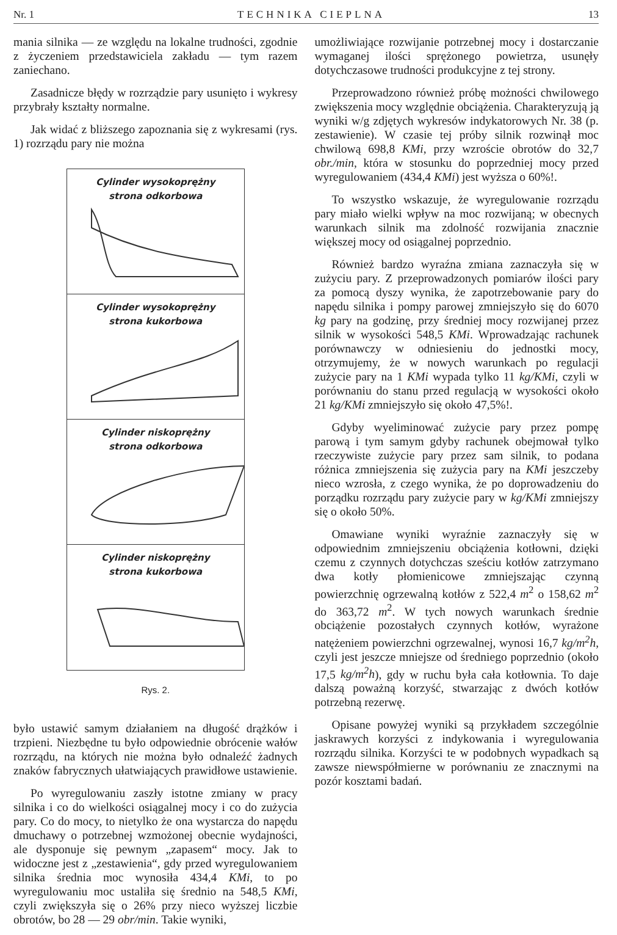Nr. 1 TECHNIKA CIEPLNA 13
mania silnika — ze względu na lokalne trudności, zgodnie z życzeniem przedstawiciela zakładu — tym razem zaniechano.
Zasadnicze błędy w rozrządzie pary usunięto i wykresy przybrały kształty normalne.
Jak widać z bliższego zapoznania się z wykresami (rys. 1) rozrządu pary nie można
Cylinder wysokoprężny
strona odkorbowa
Cylinder wysokoprężny
strona kukorbowa
Cylinder niskoprężny
strona odkorbowa
Cylinder niskoprężny
strona kukorbowa
Rys. 2.
było ustawić samym działaniem na długość drążków i trzpieni. Niezbędne tu było odpowiednie obrócenie wałów rozrządu, na których nie można było odnaleźć żadnych znaków fabrycznych ułatwiających prawidłowe ustawienie.
Po wyregulowaniu zaszły istotne zmiany w pracy silnika i co do wielkości osiągalnej mocy i co do zużycia pary. Co do mocy, to nietylko że ona wystarcza do napędu dmuchawy o potrzebnej wzmożonej obecnie wydajności, ale dysponuje się pewnym „zapasem“ mocy. Jak to widoczne jest z „zestawienia“, gdy przed wyregulowaniem silnika średnia moc wynosiła 434,4 KMi, to po wyregulowaniu moc ustaliła się średnio na 548,5 KMi, czyli zwiększyła się o 26% przy nieco wyższej liczbie obrotów, bo 28 — 29 obr/min. Takie wyniki,
umożliwiające rozwijanie potrzebnej mocy i dostarczanie wymaganej ilości sprężonego powietrza, usunęły dotychczasowe trudności produkcyjne z tej strony.
Przeprowadzono również próbę możności chwilowego zwiększenia mocy względnie obciążenia. Charakteryzują ją wyniki w/g zdjętych wykresów indykatorowych Nr. 38 (p. zestawienie). W czasie tej próby silnik rozwinął moc chwilową 698,8 KMi, przy wzroście obrotów do 32,7 obr./min, która w stosunku do poprzedniej mocy przed wyregulowaniem (434,4 KMi) jest wyższa o 60%!.
To wszystko wskazuje, że wyregulowanie rozrządu pary miało wielki wpływ na moc rozwijaną; w obecnych warunkach silnik ma zdolność rozwijania znacznie większej mocy od osiągalnej poprzednio.
Również bardzo wyraźna zmiana zaznaczyła się w zużyciu pary. Z przeprowadzonych pomiarów ilości pary za pomocą dyszy wynika, że zapotrzebowanie pary do napędu silnika i pompy parowej zmniejszyło się do 6070 kg pary na godzinę, przy średniej mocy rozwijanej przez silnik w wysokości 548,5 KMi. Wprowadzając rachunek porównawczy w odniesieniu do jednostki mocy, otrzymujemy, że w nowych warunkach po regulacji zużycie pary na 1 KMi wypada tylko 11 kg/KMi, czyli w porównaniu do stanu przed regulacją w wysokości około 21 kg/KMi zmniejszyło się około 47,5%!.
Gdyby wyeliminować zużycie pary przez pompę parową i tym samym gdyby rachunek obejmował tylko rzeczywiste zużycie pary przez sam silnik, to podana różnica zmniejszenia się zużycia pary na KMi jeszczeby nieco wzrosła, z czego wynika, że po doprowadzeniu do porządku rozrządu pary zużycie pary w kg/KMi zmniejszy się o około 50%.
Omawiane wyniki wyraźnie zaznaczyły się w odpowiednim zmniejszeniu obciążenia kotłowni, dzięki czemu z czynnych dotychczas sześciu kotłów zatrzymano dwa kotły płomienicowe zmniejszając czynną powierzchnię ogrzewalną kotłów z 522,4 m<sup>2</sup> o 158,62 m<sup>2</sup> do 363,72 m<sup>2</sup>. W tych nowych warunkach średnie obciążenie pozostałych czynnych kotłów, wyrażone natężeniem powierzchni ogrzewalnej, wynosi 16,7 kg/m<sup>2</sup>h, czyli jest jeszcze mniejsze od średniego poprzednio (około 17,5 kg/m<sup>2</sup>h), gdy w ruchu była cała kotłownia. To daje dalszą poważną korzyść, stwarzając z dwóch kotłów potrzebną rezerwę.
Opisane powyżej wyniki są przykładem szczególnie jaskrawych korzyści z indykowania i wyregulowania rozrządu silnika. Korzyści te w podobnych wypadkach są zawsze niewspółmierne w porównaniu ze znacznymi na pozór kosztami badań.